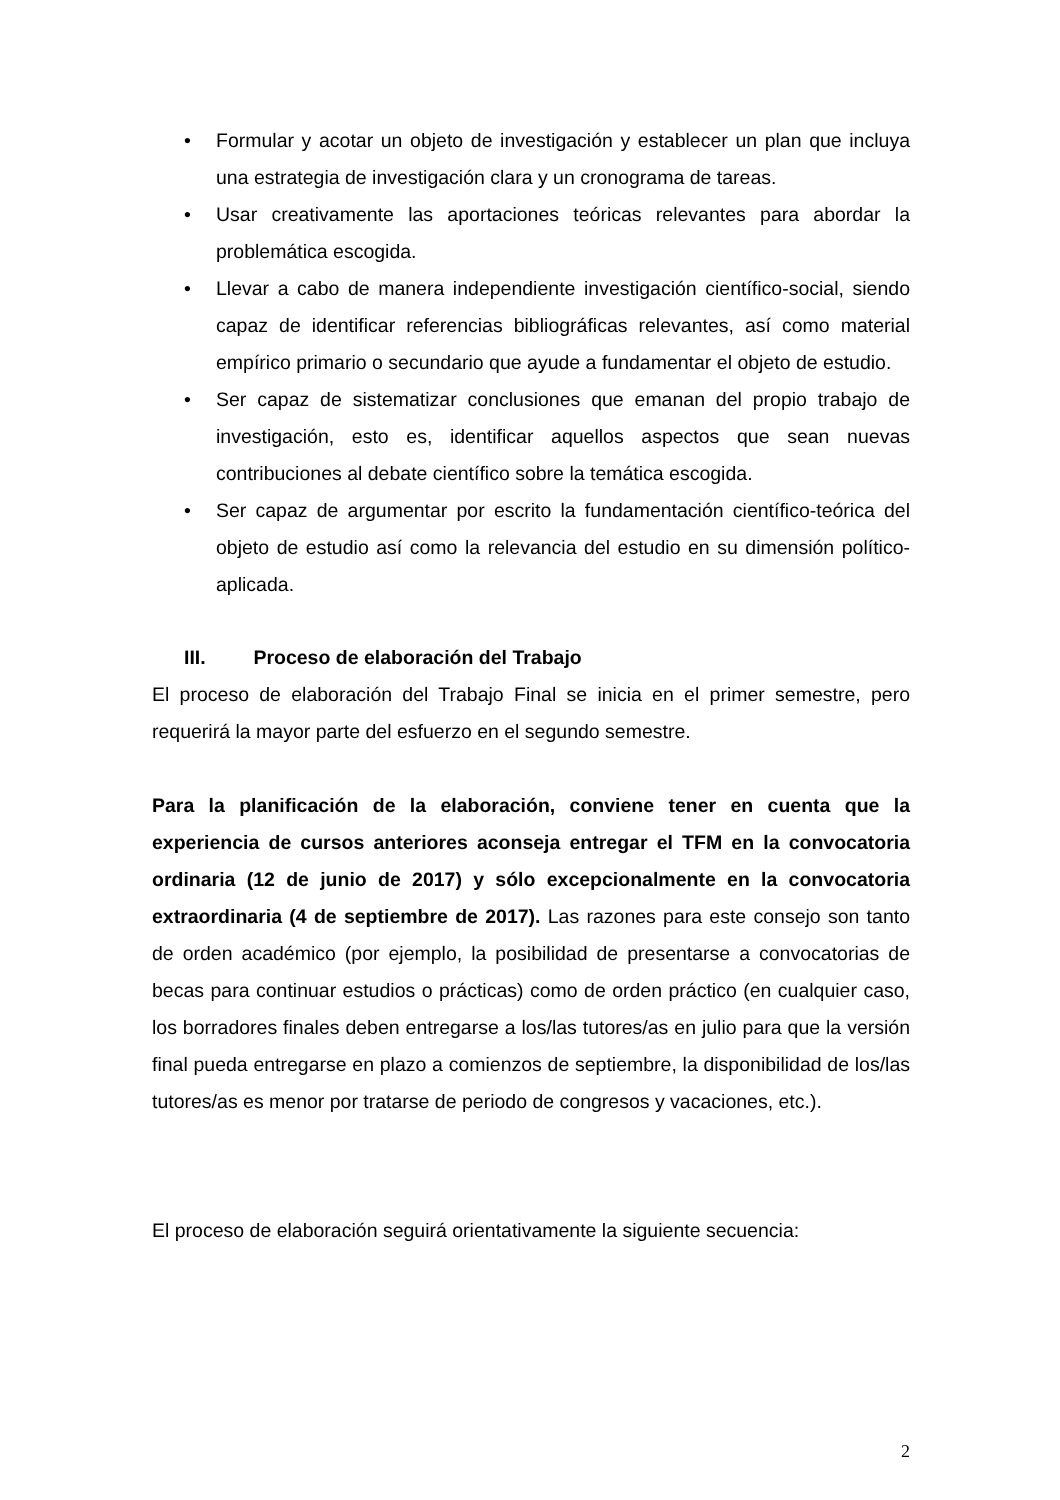• Formular y acotar un objeto de investigación y establecer un plan que incluya una estrategia de investigación clara y un cronograma de tareas.
• Usar creativamente las aportaciones teóricas relevantes para abordar la problemática escogida.
• Llevar a cabo de manera independiente investigación científico-social, siendo capaz de identificar referencias bibliográficas relevantes, así como material empírico primario o secundario que ayude a fundamentar el objeto de estudio.
• Ser capaz de sistematizar conclusiones que emanan del propio trabajo de investigación, esto es, identificar aquellos aspectos que sean nuevas contribuciones al debate científico sobre la temática escogida.
• Ser capaz de argumentar por escrito la fundamentación científico-teórica del objeto de estudio así como la relevancia del estudio en su dimensión político-aplicada.
III. Proceso de elaboración del Trabajo
El proceso de elaboración del Trabajo Final se inicia en el primer semestre, pero requerirá la mayor parte del esfuerzo en el segundo semestre.
Para la planificación de la elaboración, conviene tener en cuenta que la experiencia de cursos anteriores aconseja entregar el TFM en la convocatoria ordinaria (12 de junio de 2017) y sólo excepcionalmente en la convocatoria extraordinaria (4 de septiembre de 2017). Las razones para este consejo son tanto de orden académico (por ejemplo, la posibilidad de presentarse a convocatorias de becas para continuar estudios o prácticas) como de orden práctico (en cualquier caso, los borradores finales deben entregarse a los/las tutores/as en julio para que la versión final pueda entregarse en plazo a comienzos de septiembre, la disponibilidad de los/las tutores/as es menor por tratarse de periodo de congresos y vacaciones, etc.).
El proceso de elaboración seguirá orientativamente la siguiente secuencia:
2